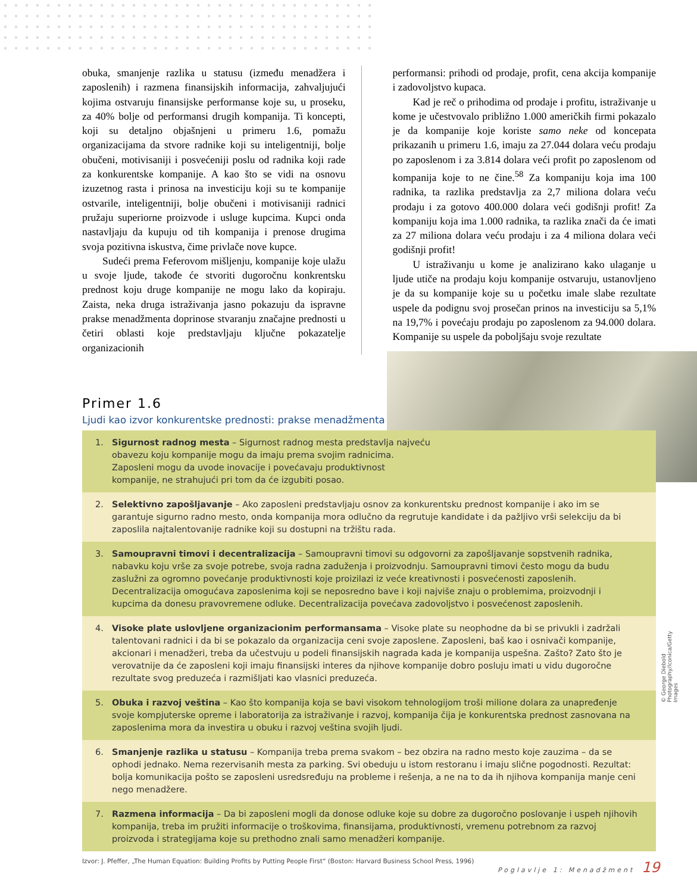obuka, smanjenje razlika u statusu (između menadžera i zaposlenih) i razmena finansijskih informacija, zahvaljujući kojima ostvaruju finansijske performanse koje su, u proseku, za 40% bolje od performansi drugih kompanija. Ti koncepti, koji su detaljno objašnjeni u primeru 1.6, pomažu organizacijama da stvore radnike koji su inteligentniji, bolje obučeni, motivisaniji i posvećeniji poslu od radnika koji rade za konkurentske kompanije. A kao što se vidi na osnovu izuzetnog rasta i prinosa na investiciju koji su te kompanije ostvarile, inteligentniji, bolje obučeni i motivisaniji radnici pružaju superiorne proizvode i usluge kupcima. Kupci onda nastavljaju da kupuju od tih kompanija i prenose drugima svoja pozitivna iskustva, čime privlače nove kupce.
Sudeći prema Feferovom mišljenju, kompanije koje ulažu u svoje ljude, takođe će stvoriti dugoročnu konkrentsku prednost koju druge kompanije ne mogu lako da kopiraju. Zaista, neka druga istraživanja jasno pokazuju da ispravne prakse menadžmenta doprinose stvaranju značajne prednosti u četiri oblasti koje predstavljaju ključne pokazatelje organizacionih
performansi: prihodi od prodaje, profit, cena akcija kompanije i zadovoljstvo kupaca.
Kad je reč o prihodima od prodaje i profitu, istraživanje u kome je učestvovalo približno 1.000 američkih firmi pokazalo je da kompanije koje koriste samo neke od koncepata prikazanih u primeru 1.6, imaju za 27.044 dolara veću prodaju po zaposlenom i za 3.814 dolara veći profit po zaposlenom od kompanija koje to ne čine.<sup>58</sup> Za kompaniju koja ima 100 radnika, ta razlika predstavlja za 2,7 miliona dolara veću prodaju i za gotovo 400.000 dolara veći godišnji profit! Za kompaniju koja ima 1.000 radnika, ta razlika znači da će imati za 27 miliona dolara veću prodaju i za 4 miliona dolara veći godišnji profit!
U istraživanju u kome je analizirano kako ulaganje u ljude utiče na prodaju koju kompanije ostvaruju, ustanovljeno je da su kompanije koje su u početku imale slabe rezultate uspele da podignu svoj prosečan prinos na investiciju sa 5,1% na 19,7% i povećaju prodaju po zaposlenom za 94.000 dolara. Kompanije su uspele da poboljšaju svoje rezultate
Primer 1.6
Ljudi kao izvor konkurentske prednosti: prakse menadžmenta
1. Sigurnost radnog mesta – Sigurnost radnog mesta predstavlja najveću
obavezu koju kompanije mogu da imaju prema svojim radnicima.
Zaposleni mogu da uvode inovacije i povećavaju produktivnost
kompanije, ne strahujući pri tom da će izgubiti posao.
2. Selektivno zapošljavanje – Ako zaposleni predstavljaju osnov za konkurentsku prednost kompanije i ako im se garantuje sigurno radno mesto, onda kompanija mora odlučno da regrutuje kandidate i da pažljivo vrši selekciju da bi zaposlila najtalentovanije radnike koji su dostupni na tržištu rada.
3. Samoupravni timovi i decentralizacija – Samoupravni timovi su odgovorni za zapošljavanje sopstvenih radnika, nabavku koju vrše za svoje potrebe, svoja radna zaduženja i proizvodnju. Samoupravni timovi često mogu da budu zaslužni za ogromno povećanje produktivnosti koje proizilazi iz veće kreativnosti i posvećenosti zaposlenih. Decentralizacija omogućava zaposlenima koji se neposredno bave i koji najviše znaju o problemima, proizvodnji i kupcima da donesu pravovremene odluke. Decentralizacija povećava zadovoljstvo i posvećenost zaposlenih.
4. Visoke plate uslovljene organizacionim performansama – Visoke plate su neophodne da bi se privukli i zadržali talentovani radnici i da bi se pokazalo da organizacija ceni svoje zaposlene. Zaposleni, baš kao i osnivači kompanije, akcionari i menadžeri, treba da učestvuju u podeli finansijskih nagrada kada je kompanija uspešna. Zašto? Zato što je verovatnije da će zaposleni koji imaju finansijski interes da njihove kompanije dobro posluju imati u vidu dugoročne rezultate svog preduzeća i razmišljati kao vlasnici preduzeća.
5. Obuka i razvoj veština – Kao što kompanija koja se bavi visokom tehnologijom troši milione dolara za unapređenje svoje kompjuterske opreme i laboratorija za istraživanje i razvoj, kompanija čija je konkurentska prednost zasnovana na zaposlenima mora da investira u obuku i razvoj veština svojih ljudi.
6. Smanjenje razlika u statusu – Kompanija treba prema svakom – bez obzira na radno mesto koje zauzima – da se ophodi jednako. Nema rezervisanih mesta za parking. Svi obeduju u istom restoranu i imaju slične pogodnosti. Rezultat: bolja komunikacija pošto se zaposleni usredsređuju na probleme i rešenja, a ne na to da ih njihova kompanija manje ceni nego menadžere.
7. Razmena informacija – Da bi zaposleni mogli da donose odluke koje su dobre za dugoročno poslovanje i uspeh njihovih kompanija, treba im pružiti informacije o troškovima, finansijama, produktivnosti, vremenu potrebnom za razvoj proizvoda i strategijama koje su prethodno znali samo menadžeri kompanije.
Izvor: J. Pfeffer, „The Human Equation: Building Profits by Putting People First“ (Boston: Harvard Business School Press, 1996)
© George Diebold Photography/Iconica/Getty Images
Poglavlje 1: Menadžment 19